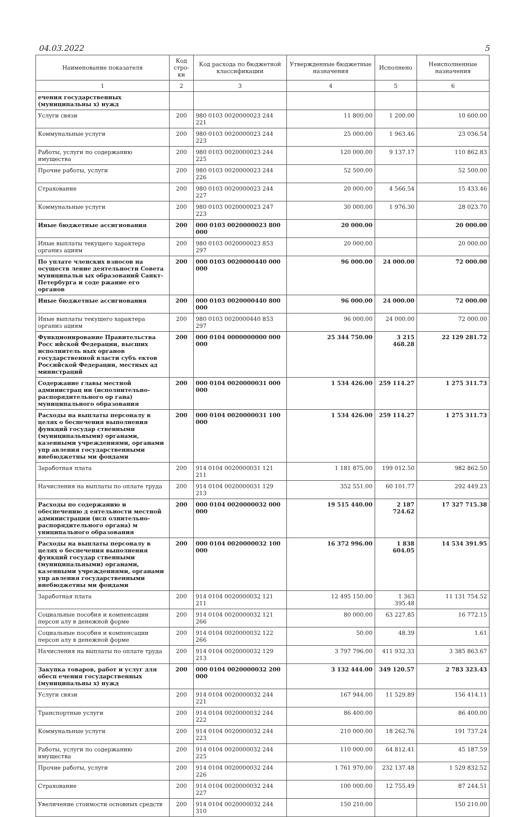04.03.2022 5
| Наименование показателя | Код стро-ки | Код расхода по бюджетной классификации | Утвержденные бюджетные назначения | Исполнено | Неисполненные назначения |
| --- | --- | --- | --- | --- | --- |
| 1 | 2 | 3 | 4 | 5 | 6 |
| ечения государственных (муниципальны х) нужд | | | | | |
| Услуги связи | 200 | 980 0103 0020000023 244 221 | 11 800.00 | 1 200.00 | 10 600.00 |
| Коммунальные услуги | 200 | 980 0103 0020000023 244 223 | 25 000.00 | 1 963.46 | 23 036.54 |
| Работы, услуги по содержанию имущества | 200 | 980 0103 0020000023 244 225 | 120 000.00 | 9 137.17 | 110 862.83 |
| Прочие работы, услуги | 200 | 980 0103 0020000023 244 226 | 52 500.00 | | 52 500.00 |
| Страхование | 200 | 980 0103 0020000023 244 227 | 20 000.00 | 4 566.54 | 15 433.46 |
| Коммунальные услуги | 200 | 980 0103 0020000023 247 223 | 30 000.00 | 1 976.30 | 28 023.70 |
| Иные бюджетные ассигнования | 200 | 000 0103 0020000023 800 000 | 20 000.00 | | 20 000.00 |
| Иные выплаты текущего характера организ ациям | 200 | 980 0103 0020000023 853 297 | 20 000.00 | | 20 000.00 |
| По уплате членских взносов на осуществ ление деятельности Совета муниципальн ых образований Санкт-Петербурга и соде ржание его органов | 200 | 000 0103 0020000440 000 000 | 96 000.00 | 24 000.00 | 72 000.00 |
| Иные бюджетные ассигнования | 200 | 000 0103 0020000440 800 000 | 96 000.00 | 24 000.00 | 72 000.00 |
| Иные выплаты текущего характера организ ациям | 200 | 980 0103 0020000440 853 297 | 96 000.00 | 24 000.00 | 72 000.00 |
| Функционирование Правительства Росс ийской Федерации, высших исполнитель ных органов государственной власти субъ ектов Российской Федерации, местных ад министраций | 200 | 000 0104 0000000000 000 000 | 25 344 750.00 | 3 215 468.28 | 22 129 281.72 |
| Содержание главы местной администрац ии (исполнительно-распорядительного ор гана) муниципального образования | 200 | 000 0104 0020000031 000 000 | 1 534 426.00 | 259 114.27 | 1 275 311.73 |
| Расходы на выплаты персоналу в целях о беспечения выполнения функций государ ственными (муниципальными) органами, казенными учреждениями, органами упр авления государственными внебюджетны ми фондами | 200 | 000 0104 0020000031 100 000 | 1 534 426.00 | 259 114.27 | 1 275 311.73 |
| Заработная плата | 200 | 914 0104 0020000031 121 211 | 1 181 875.00 | 199 012.50 | 982 862.50 |
| Начисления на выплаты по оплате труда | 200 | 914 0104 0020000031 129 213 | 352 551.00 | 60 101.77 | 292 449.23 |
| Расходы по содержанию и обеспечению д еятельности местной администрации (исп олнительно-распорядительного органа) м униципального образования | 200 | 000 0104 0020000032 000 000 | 19 515 440.00 | 2 187 724.62 | 17 327 715.38 |
| Расходы на выплаты персоналу в целях о беспечения выполнения функций государ ственными (муниципальными) органами, казенными учреждениями, органами упр авления государственными внебюджетны ми фондами | 200 | 000 0104 0020000032 100 000 | 16 372 996.00 | 1 838 604.05 | 14 534 391.95 |
| Заработная плата | 200 | 914 0104 0020000032 121 211 | 12 495 150.00 | 1 363 395.48 | 11 131 754.52 |
| Социальные пособия и компенсации персон алу в денежной форме | 200 | 914 0104 0020000032 121 266 | 80 000.00 | 63 227.85 | 16 772.15 |
| Социальные пособия и компенсации персон алу в денежной форме | 200 | 914 0104 0020000032 122 266 | 50.00 | 48.39 | 1.61 |
| Начисления на выплаты по оплате труда | 200 | 914 0104 0020000032 129 213 | 3 797 796.00 | 411 932.33 | 3 385 863.67 |
| Закупка товаров, работ и услуг для обесп ечения государственных (муниципальны х) нужд | 200 | 000 0104 0020000032 200 000 | 3 132 444.00 | 349 120.57 | 2 783 323.43 |
| Услуги связи | 200 | 914 0104 0020000032 244 221 | 167 944.00 | 11 529.89 | 156 414.11 |
| Транспортные услуги | 200 | 914 0104 0020000032 244 222 | 86 400.00 | | 86 400.00 |
| Коммунальные услуги | 200 | 914 0104 0020000032 244 223 | 210 000.00 | 18 262.76 | 191 737.24 |
| Работы, услуги по содержанию имущества | 200 | 914 0104 0020000032 244 225 | 110 000.00 | 64 812.41 | 45 187.59 |
| Прочие работы, услуги | 200 | 914 0104 0020000032 244 226 | 1 761 970.00 | 232 137.48 | 1 529 832.52 |
| Страхование | 200 | 914 0104 0020000032 244 227 | 100 000.00 | 12 755.49 | 87 244.51 |
| Увеличение стоимости основных средств | 200 | 914 0104 0020000032 244 310 | 150 210.00 | | 150 210.00 |